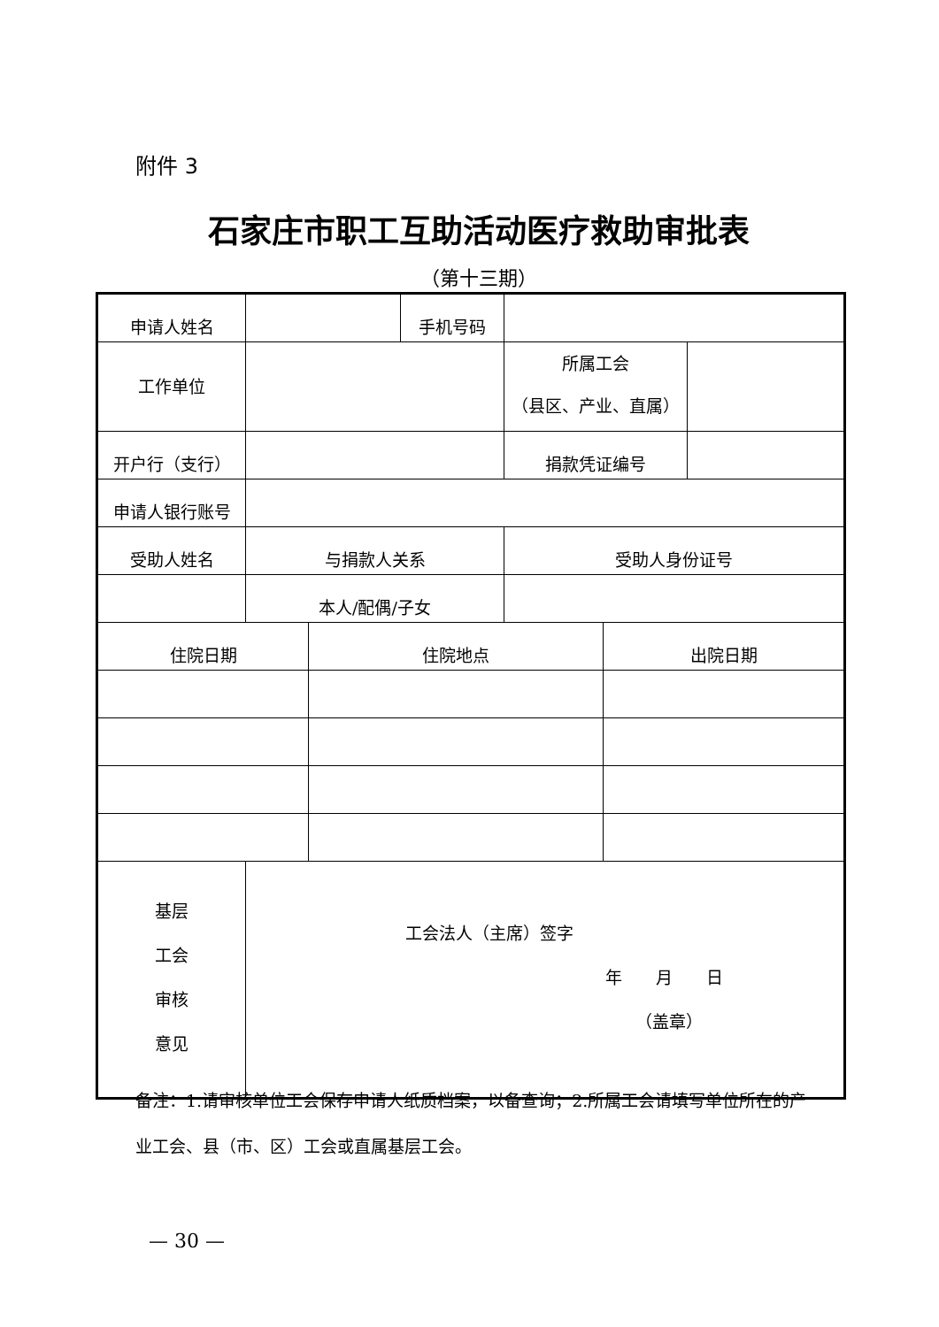附件 3
石家庄市职工互助活动医疗救助审批表
（第十三期）
| 申请人姓名 | | | 手机号码 | | | |
| 工作单位 | | | | 所属工会 （县区、产业、直属） | | |
| 开户行（支行） | | | | 捐款凭证编号 | | |
| 申请人银行账号 | | | | | | |
| 受助人姓名 | 与捐款人关系 | | | 受助人身份证号 | | |
| | 本人/配偶/子女 | | | | | |
| 住院日期 | | 住院地点 | | | 出院日期 | |
| 基层 工会 审核 意见 | 工会法人（主席）签字 年 月 日 （盖章） | | | | | |
备注：1.请审核单位工会保存申请人纸质档案，以备查询；2.所属工会请填写单位所在的产业工会、县（市、区）工会或直属基层工会。
— 30 —